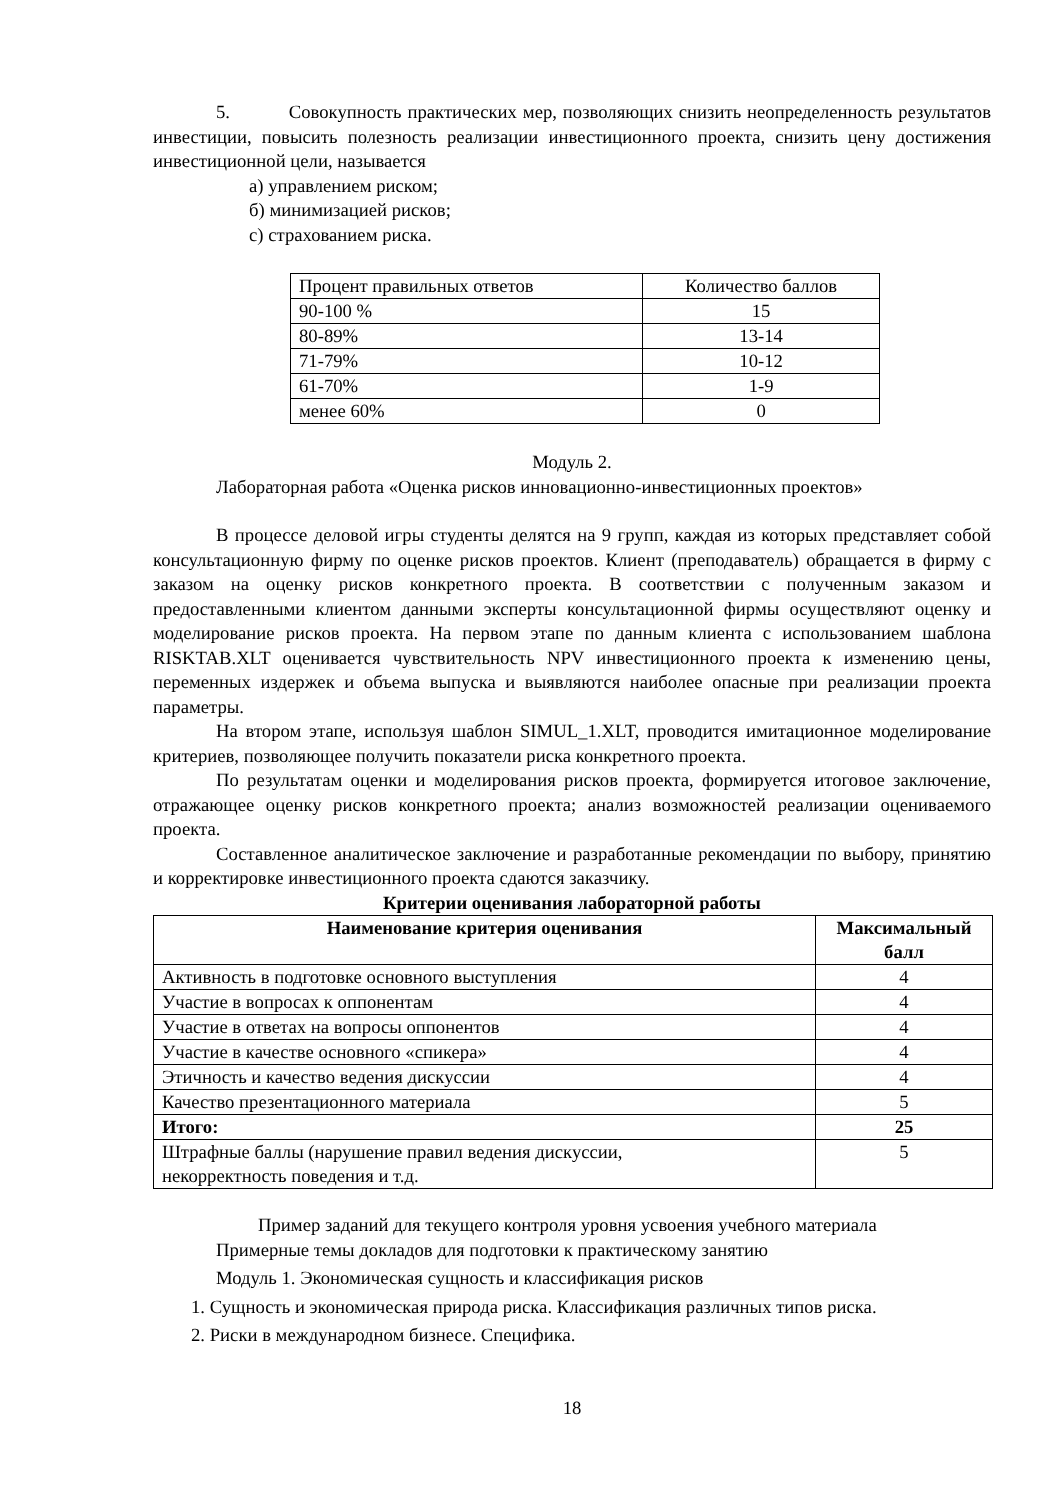5. Совокупность практических мер, позволяющих снизить неопределенность результатов инвестиции, повысить полезность реализации инвестиционного проекта, снизить цену достижения инвестиционной цели, называется
а) управлением риском;
б) минимизацией рисков;
с) страхованием риска.
| Процент правильных ответов | Количество баллов |
| 90-100 % | 15 |
| 80-89% | 13-14 |
| 71-79% | 10-12 |
| 61-70% | 1-9 |
| менее 60% | 0 |
Модуль 2.
Лабораторная работа «Оценка рисков инновационно-инвестиционных проектов»
В процессе деловой игры студенты делятся на 9 групп, каждая из которых представляет собой консультационную фирму по оценке рисков проектов. Клиент (преподаватель) обращается в фирму с заказом на оценку рисков конкретного проекта. В соответствии с полученным заказом и предоставленными клиентом данными эксперты консультационной фирмы осуществляют оценку и моделирование рисков проекта. На первом этапе по данным клиента с использованием шаблона RISKTAB.XLT оценивается чувствительность NPV инвестиционного проекта к изменению цены, переменных издержек и объема выпуска и выявляются наиболее опасные при реализации проекта параметры.
На втором этапе, используя шаблон SIMUL_1.XLT, проводится имитационное моделирование критериев, позволяющее получить показатели риска конкретного проекта.
По результатам оценки и моделирования рисков проекта, формируется итоговое заключение, отражающее оценку рисков конкретного проекта; анализ возможностей реализации оцениваемого проекта.
Составленное аналитическое заключение и разработанные рекомендации по выбору, принятию и корректировке инвестиционного проекта сдаются заказчику.
Критерии оценивания лабораторной работы
| Наименование критерия оценивания | Максимальный балл |
| --- | --- |
| Активность в подготовке основного выступления | 4 |
| Участие в вопросах к оппонентам | 4 |
| Участие в ответах на вопросы оппонентов | 4 |
| Участие в качестве основного «спикера» | 4 |
| Этичность и качество ведения дискуссии | 4 |
| Качество презентационного материала | 5 |
| Итого: | 25 |
| Штрафные баллы (нарушение правил ведения дискуссии, некорректность поведения и т.д. | 5 |
Пример заданий для текущего контроля уровня усвоения учебного материала
Примерные темы докладов для подготовки к практическому занятию
Модуль 1. Экономическая сущность и классификация рисков
1. Сущность и экономическая природа риска. Классификация различных типов риска.
2. Риски в международном бизнесе. Специфика.
18